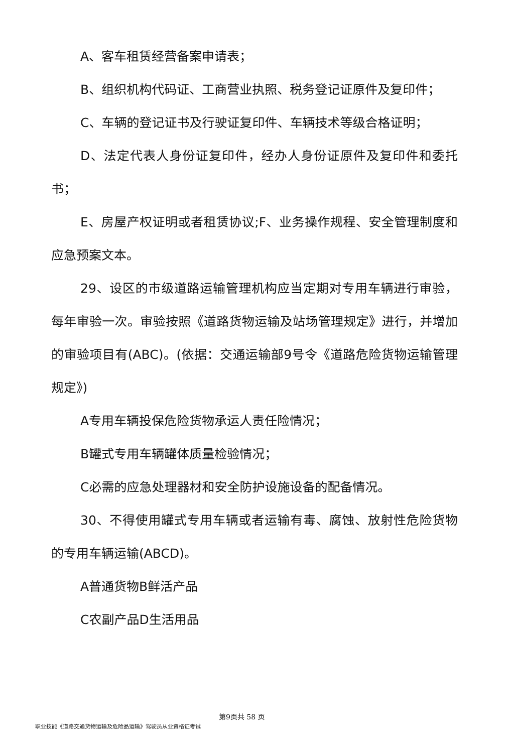A、客车租赁经营备案申请表；
B、组织机构代码证、工商营业执照、税务登记证原件及复印件；
C、车辆的登记证书及行驶证复印件、车辆技术等级合格证明；
D、法定代表人身份证复印件，经办人身份证原件及复印件和委托书；
E、房屋产权证明或者租赁协议;F、业务操作规程、安全管理制度和应急预案文本。
29、设区的市级道路运输管理机构应当定期对专用车辆进行审验，每年审验一次。审验按照《道路货物运输及站场管理规定》进行，并增加的审验项目有(ABC)。(依据：交通运输部9号令《道路危险货物运输管理规定》)
A专用车辆投保危险货物承运人责任险情况；
B罐式专用车辆罐体质量检验情况；
C必需的应急处理器材和安全防护设施设备的配备情况。
30、不得使用罐式专用车辆或者运输有毒、腐蚀、放射性危险货物的专用车辆运输(ABCD)。
A普通货物B鲜活产品
C农副产品D生活用品
第9页共 58 页
职业技能《道路交通货物运输及危险品运输》驾驶员从业资格证考试